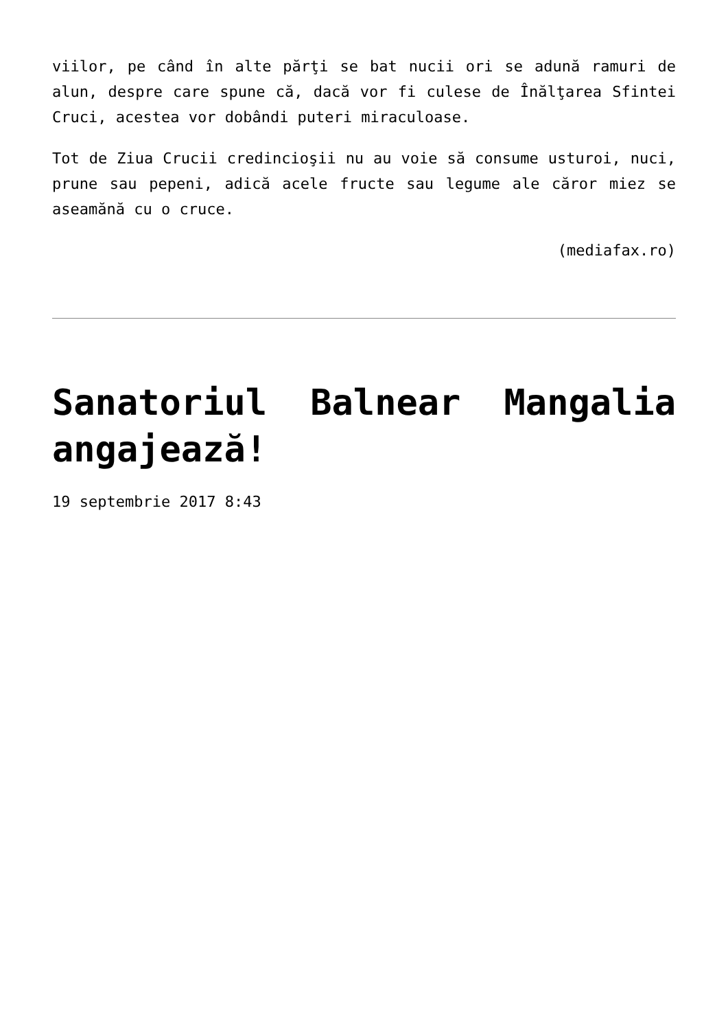viilor, pe când în alte părţi se bat nucii ori se adună ramuri de alun, despre care spune că, dacă vor fi culese de Înălţarea Sfintei Cruci, acestea vor dobândi puteri miraculoase.
Tot de Ziua Crucii credincioşii nu au voie să consume usturoi, nuci, prune sau pepeni, adică acele fructe sau legume ale căror miez se aseamănă cu o cruce.
(mediafax.ro)
Sanatoriul Balnear Mangalia angajează!
19 septembrie 2017 8:43